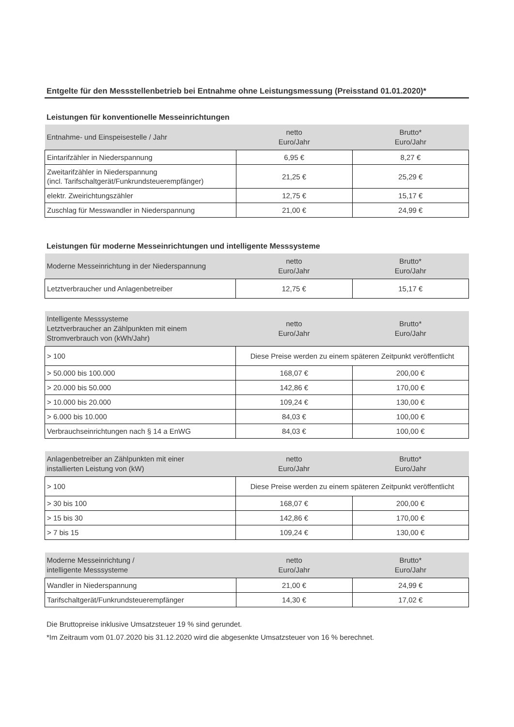Entgelte für den Messstellenbetrieb bei Entnahme ohne Leistungsmessung (Preisstand 01.01.2020)*
Leistungen für konventionelle Messeinrichtungen
| Entnahme- und Einspeisestelle / Jahr | netto Euro/Jahr | Brutto* Euro/Jahr |
| --- | --- | --- |
| Eintarifzähler in Niederspannung | 6,95 € | 8,27 € |
| Zweitarifzähler in Niederspannung (incl. Tarifschaltgerät/Funkrundsteuerempfänger) | 21,25 € | 25,29 € |
| elektr. Zweirichtungszähler | 12,75 € | 15,17 € |
| Zuschlag für Messwandler in Niederspannung | 21,00 € | 24,99 € |
Leistungen für moderne Messeinrichtungen und intelligente Messsysteme
| Moderne Messeinrichtung in der Niederspannung | netto Euro/Jahr | Brutto* Euro/Jahr |
| --- | --- | --- |
| Letztverbraucher und Anlagenbetreiber | 12,75 € | 15,17 € |
| Intelligente Messsysteme Letztverbraucher an Zählpunkten mit einem Stromverbrauch von (kWh/Jahr) | netto Euro/Jahr | Brutto* Euro/Jahr |
| --- | --- | --- |
| > 100 | Diese Preise werden zu einem späteren Zeitpunkt veröffentlicht | |
| > 50.000 bis 100.000 | 168,07 € | 200,00 € |
| > 20.000 bis 50.000 | 142,86 € | 170,00 € |
| > 10.000 bis 20.000 | 109,24 € | 130,00 € |
| > 6.000 bis 10.000 | 84,03 € | 100,00 € |
| Verbrauchseinrichtungen nach § 14 a EnWG | 84,03 € | 100,00 € |
| Anlagenbetreiber an Zählpunkten mit einer installierten Leistung von (kW) | netto Euro/Jahr | Brutto* Euro/Jahr |
| --- | --- | --- |
| > 100 | Diese Preise werden zu einem späteren Zeitpunkt veröffentlicht | |
| > 30 bis 100 | 168,07 € | 200,00 € |
| > 15 bis 30 | 142,86 € | 170,00 € |
| > 7 bis 15 | 109,24 € | 130,00 € |
| Moderne Messeinrichtung / intelligente Messsysteme | netto Euro/Jahr | Brutto* Euro/Jahr |
| --- | --- | --- |
| Wandler in Niederspannung | 21,00 € | 24,99 € |
| Tarifschaltgerät/Funkrundsteuerempfänger | 14,30 € | 17,02 € |
Die Bruttopreise inklusive Umsatzsteuer 19 % sind gerundet.
*Im Zeitraum vom 01.07.2020 bis 31.12.2020 wird die abgesenkte Umsatzsteuer von 16 % berechnet.